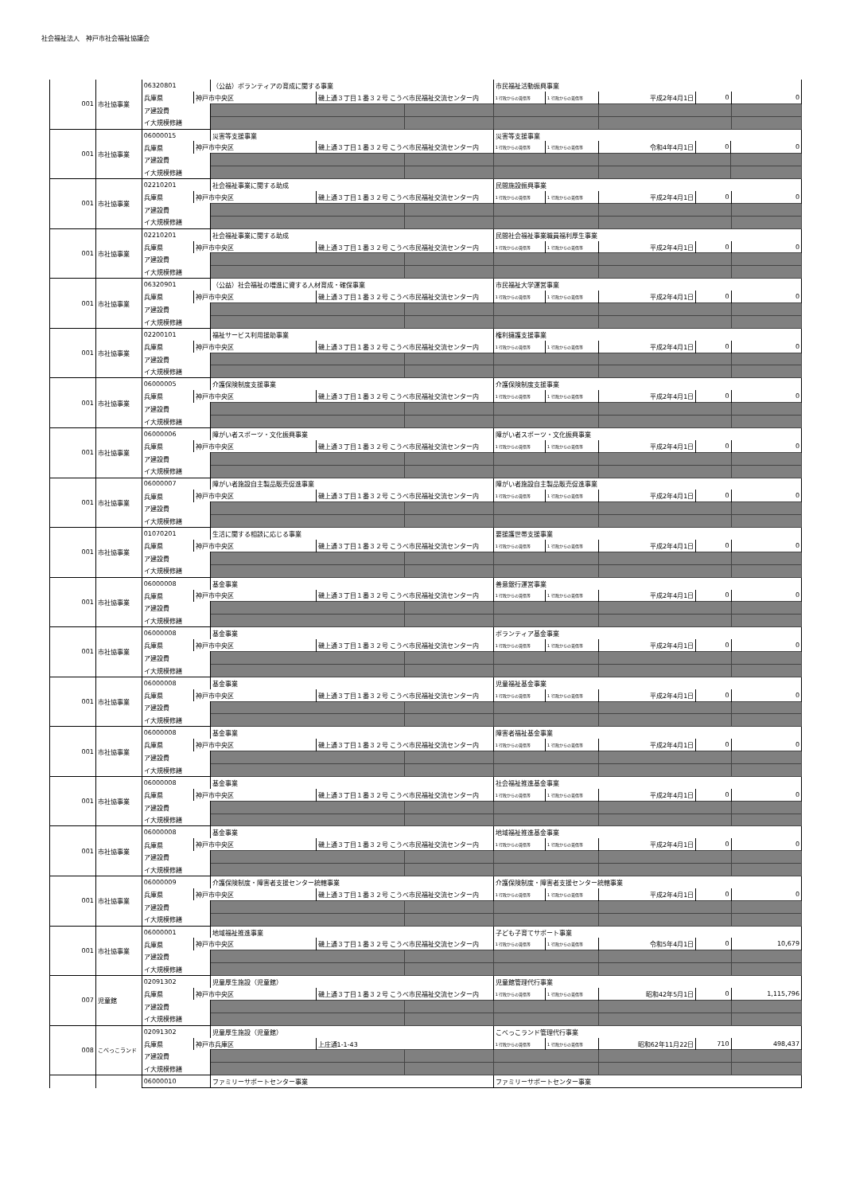社会福祉法人　神戸市社会福祉協議会
| 001 | 市社協事業 | 06320801 | | （公益）ボランティアの育成に関する事業 | | | 市民福祉活動振興事業 | | | | |
| | | 兵庫県 | 神戸市中央区 | | 磯上通３丁目１番３２号 こうべ市民福祉交流センター内 | | 1 行政からの賃借等 | 1 行政からの賃借等 | 平成2年4月1日 | 0 | 0 |
| | | ア建設費 | | | | | | | | | |
| | | イ大規模修繕 | | | | | | | | | |
| 001 | 市社協事業 | 06000015 | | 災害等支援事業 | | | 災害等支援事業 | | | | |
| | | 兵庫県 | 神戸市中央区 | | 磯上通３丁目１番３２号 こうべ市民福祉交流センター内 | | 1 行政からの賃借等 | 1 行政からの賃借等 | 令和4年4月1日 | 0 | 0 |
| | | ア建設費 | | | | | | | | | |
| | | イ大規模修繕 | | | | | | | | | |
| 001 | 市社協事業 | 02210201 | | 社会福祉事業に関する助成 | | | 民間施設振興事業 | | | | |
| | | 兵庫県 | 神戸市中央区 | | 磯上通３丁目１番３２号 こうべ市民福祉交流センター内 | | 1 行政からの賃借等 | 1 行政からの賃借等 | 平成2年4月1日 | 0 | 0 |
| | | ア建設費 | | | | | | | | | |
| | | イ大規模修繕 | | | | | | | | | |
| 001 | 市社協事業 | 02210201 | | 社会福祉事業に関する助成 | | | 民間社会福祉事業職員福利厚生事業 | | | | |
| | | 兵庫県 | 神戸市中央区 | | 磯上通３丁目１番３２号 こうべ市民福祉交流センター内 | | 1 行政からの賃借等 | 1 行政からの賃借等 | 平成2年4月1日 | 0 | 0 |
| | | ア建設費 | | | | | | | | | |
| | | イ大規模修繕 | | | | | | | | | |
| 001 | 市社協事業 | 06320901 | | （公益）社会福祉の増進に資する人材育成・確保事業 | | | 市民福祉大学運営事業 | | | | |
| | | 兵庫県 | 神戸市中央区 | | 磯上通３丁目１番３２号 こうべ市民福祉交流センター内 | | 1 行政からの賃借等 | 1 行政からの賃借等 | 平成2年4月1日 | 0 | 0 |
| | | ア建設費 | | | | | | | | | |
| | | イ大規模修繕 | | | | | | | | | |
| 001 | 市社協事業 | 02200101 | | 福祉サービス利用援助事業 | | | 権利擁護支援事業 | | | | |
| | | 兵庫県 | 神戸市中央区 | | 磯上通３丁目１番３２号 こうべ市民福祉交流センター内 | | 1 行政からの賃借等 | 1 行政からの賃借等 | 平成2年4月1日 | 0 | 0 |
| | | ア建設費 | | | | | | | | | |
| | | イ大規模修繕 | | | | | | | | | |
| 001 | 市社協事業 | 06000005 | | 介護保険制度支援事業 | | | 介護保険制度支援事業 | | | | |
| | | 兵庫県 | 神戸市中央区 | | 磯上通３丁目１番３２号 こうべ市民福祉交流センター内 | | 1 行政からの賃借等 | 1 行政からの賃借等 | 平成2年4月1日 | 0 | 0 |
| | | ア建設費 | | | | | | | | | |
| | | イ大規模修繕 | | | | | | | | | |
| 001 | 市社協事業 | 06000006 | | 障がい者スポーツ・文化振興事業 | | | 障がい者スポーツ・文化振興事業 | | | | |
| | | 兵庫県 | 神戸市中央区 | | 磯上通３丁目１番３２号 こうべ市民福祉交流センター内 | | 1 行政からの賃借等 | 1 行政からの賃借等 | 平成2年4月1日 | 0 | 0 |
| | | ア建設費 | | | | | | | | | |
| | | イ大規模修繕 | | | | | | | | | |
| 001 | 市社協事業 | 06000007 | | 障がい者施設自主製品販売促進事業 | | | 障がい者施設自主製品販売促進事業 | | | | |
| | | 兵庫県 | 神戸市中央区 | | 磯上通３丁目１番３２号 こうべ市民福祉交流センター内 | | 1 行政からの賃借等 | 1 行政からの賃借等 | 平成2年4月1日 | 0 | 0 |
| | | ア建設費 | | | | | | | | | |
| | | イ大規模修繕 | | | | | | | | | |
| 001 | 市社協事業 | 01070201 | | 生活に関する相談に応じる事業 | | | 要援護世帯支援事業 | | | | |
| | | 兵庫県 | 神戸市中央区 | | 磯上通３丁目１番３２号 こうべ市民福祉交流センター内 | | 1 行政からの賃借等 | 1 行政からの賃借等 | 平成2年4月1日 | 0 | 0 |
| | | ア建設費 | | | | | | | | | |
| | | イ大規模修繕 | | | | | | | | | |
| 001 | 市社協事業 | 06000008 | | 基金事業 | | | 善意銀行運営事業 | | | | |
| | | 兵庫県 | 神戸市中央区 | | 磯上通３丁目１番３２号 こうべ市民福祉交流センター内 | | 1 行政からの賃借等 | 1 行政からの賃借等 | 平成2年4月1日 | 0 | 0 |
| | | ア建設費 | | | | | | | | | |
| | | イ大規模修繕 | | | | | | | | | |
| 001 | 市社協事業 | 06000008 | | 基金事業 | | | ボランティア基金事業 | | | | |
| | | 兵庫県 | 神戸市中央区 | | 磯上通３丁目１番３２号 こうべ市民福祉交流センター内 | | 1 行政からの賃借等 | 1 行政からの賃借等 | 平成2年4月1日 | 0 | 0 |
| | | ア建設費 | | | | | | | | | |
| | | イ大規模修繕 | | | | | | | | | |
| 001 | 市社協事業 | 06000008 | | 基金事業 | | | 児童福祉基金事業 | | | | |
| | | 兵庫県 | 神戸市中央区 | | 磯上通３丁目１番３２号 こうべ市民福祉交流センター内 | | 1 行政からの賃借等 | 1 行政からの賃借等 | 平成2年4月1日 | 0 | 0 |
| | | ア建設費 | | | | | | | | | |
| | | イ大規模修繕 | | | | | | | | | |
| 001 | 市社協事業 | 06000008 | | 基金事業 | | | 障害者福祉基金事業 | | | | |
| | | 兵庫県 | 神戸市中央区 | | 磯上通３丁目１番３２号 こうべ市民福祉交流センター内 | | 1 行政からの賃借等 | 1 行政からの賃借等 | 平成2年4月1日 | 0 | 0 |
| | | ア建設費 | | | | | | | | | |
| | | イ大規模修繕 | | | | | | | | | |
| 001 | 市社協事業 | 06000008 | | 基金事業 | | | 社会福祉推進基金事業 | | | | |
| | | 兵庫県 | 神戸市中央区 | | 磯上通３丁目１番３２号 こうべ市民福祉交流センター内 | | 1 行政からの賃借等 | 1 行政からの賃借等 | 平成2年4月1日 | 0 | 0 |
| | | ア建設費 | | | | | | | | | |
| | | イ大規模修繕 | | | | | | | | | |
| 001 | 市社協事業 | 06000008 | | 基金事業 | | | 地域福祉推進基金事業 | | | | |
| | | 兵庫県 | 神戸市中央区 | | 磯上通３丁目１番３２号 こうべ市民福祉交流センター内 | | 1 行政からの賃借等 | 1 行政からの賃借等 | 平成2年4月1日 | 0 | 0 |
| | | ア建設費 | | | | | | | | | |
| | | イ大規模修繕 | | | | | | | | | |
| 001 | 市社協事業 | 06000009 | | 介護保険制度・障害者支援センター統轄事業 | | | 介護保険制度・障害者支援センター統轄事業 | | | | |
| | | 兵庫県 | 神戸市中央区 | | 磯上通３丁目１番３２号 こうべ市民福祉交流センター内 | | 1 行政からの賃借等 | 1 行政からの賃借等 | 平成2年4月1日 | 0 | 0 |
| | | ア建設費 | | | | | | | | | |
| | | イ大規模修繕 | | | | | | | | | |
| 001 | 市社協事業 | 06000001 | | 地域福祉推進事業 | | | 子ども子育てサポート事業 | | | | |
| | | 兵庫県 | 神戸市中央区 | | 磯上通３丁目１番３２号 こうべ市民福祉交流センター内 | | 1 行政からの賃借等 | 1 行政からの賃借等 | 令和5年4月1日 | 0 | 10,679 |
| | | ア建設費 | | | | | | | | | |
| | | イ大規模修繕 | | | | | | | | | |
| 007 | 児童館 | 02091302 | | 児童厚生施設（児童館） | | | 児童館管理代行事業 | | | | |
| | | 兵庫県 | 神戸市中央区 | | 磯上通３丁目１番３２号 こうべ市民福祉交流センター内 | | 1 行政からの賃借等 | 1 行政からの賃借等 | 昭和42年5月1日 | 0 | 1,115,796 |
| | | ア建設費 | | | | | | | | | |
| | | イ大規模修繕 | | | | | | | | | |
| 008 | こべっこランド | 02091302 | | 児童厚生施設（児童館） | | | こべっこランド管理代行事業 | | | | |
| | | 兵庫県 | 神戸市兵庫区 | | 上庄通1-1-43 | | 1 行政からの賃借等 | 1 行政からの賃借等 | 昭和62年11月22日 | 710 | 498,437 |
| | | ア建設費 | | | | | | | | | |
| | | イ大規模修繕 | | | | | | | | | |
| | | 06000010 | | ファミリーサポートセンター事業 | | | ファミリーサポートセンター事業 | | | | |